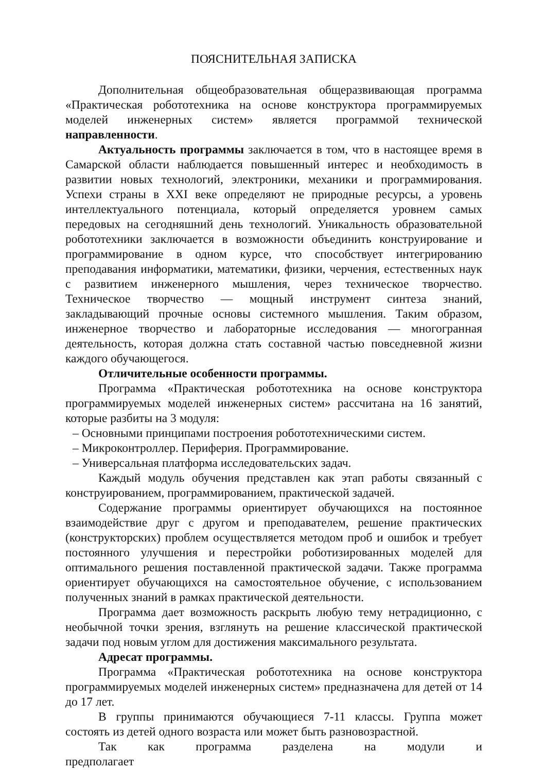ПОЯСНИТЕЛЬНАЯ ЗАПИСКА
Дополнительная общеобразовательная общеразвивающая программа «Практическая робототехника на основе конструктора программируемых моделей инженерных систем» является программой технической направленности.
Актуальность программы заключается в том, что в настоящее время в Самарской области наблюдается повышенный интерес и необходимость в развитии новых технологий, электроники, механики и программирования. Успехи страны в XXI веке определяют не природные ресурсы, а уровень интеллектуального потенциала, который определяется уровнем самых передовых на сегодняшний день технологий. Уникальность образовательной робототехники заключается в возможности объединить конструирование и программирование в одном курсе, что способствует интегрированию преподавания информатики, математики, физики, черчения, естественных наук с развитием инженерного мышления, через техническое творчество. Техническое творчество — мощный инструмент синтеза знаний, закладывающий прочные основы системного мышления. Таким образом, инженерное творчество и лабораторные исследования — многогранная деятельность, которая должна стать составной частью повседневной жизни каждого обучающегося.
Отличительные особенности программы.
Программа «Практическая робототехника на основе конструктора программируемых моделей инженерных систем» рассчитана на 16 занятий, которые разбиты на 3 модуля:
– Основными принципами построения робототехническими систем.
– Микроконтроллер. Периферия. Программирование.
– Универсальная платформа исследовательских задач.
Каждый модуль обучения представлен как этап работы связанный с конструированием, программированием, практической задачей.
Содержание программы ориентирует обучающихся на постоянное взаимодействие друг с другом и преподавателем, решение практических (конструкторских) проблем осуществляется методом проб и ошибок и требует постоянного улучшения и перестройки роботизированных моделей для оптимального решения поставленной практической задачи. Также программа ориентирует обучающихся на самостоятельное обучение, с использованием полученных знаний в рамках практической деятельности.
Программа дает возможность раскрыть любую тему нетрадиционно, с необычной точки зрения, взглянуть на решение классической практической задачи под новым углом для достижения максимального результата.
Адресат программы.
Программа «Практическая робототехника на основе конструктора программируемых моделей инженерных систем» предназначена для детей от 14 до 17 лет.
В группы принимаются обучающиеся 7-11 классы. Группа может состоять из детей одного возраста или может быть разновозрастной.
Так как программа разделена на модули и предполагает